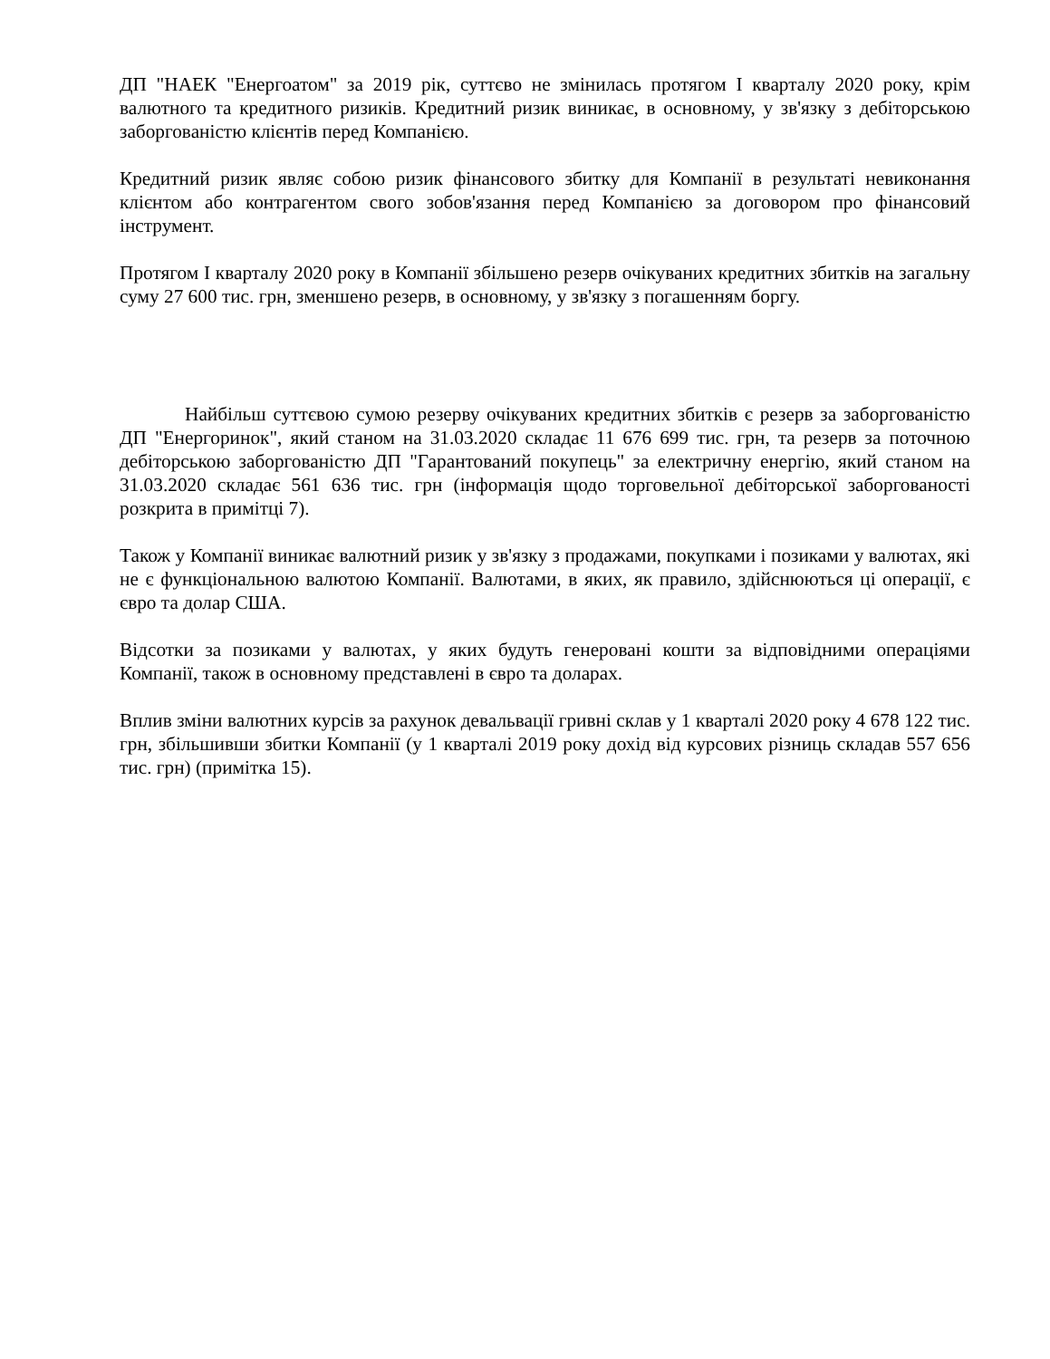ДП "НАЕК "Енергоатом" за 2019 рік, суттєво не змінилась протягом I кварталу 2020 року, крім валютного та кредитного ризиків. Кредитний ризик виникає, в основному, у зв'язку з дебіторською заборгованістю клієнтів перед Компанією.
Кредитний ризик являє собою ризик фінансового збитку для Компанії в результаті невиконання клієнтом або контрагентом свого зобов'язання перед Компанією за договором про фінансовий інструмент.
Протягом I кварталу 2020 року в Компанії збільшено резерв очікуваних кредитних збитків на загальну суму 27 600 тис. грн, зменшено резерв, в основному, у зв'язку з погашенням боргу.
Найбільш суттєвою сумою резерву очікуваних кредитних збитків є резерв за заборгованістю ДП "Енергоринок", який станом на 31.03.2020 складає 11 676 699 тис. грн, та резерв за поточною дебіторською заборгованістю ДП "Гарантований покупець" за електричну енергію, який станом на 31.03.2020 складає 561 636 тис. грн (інформація щодо торговельної дебіторської заборгованості розкрита в примітці 7).
Також у Компанії виникає валютний ризик у зв'язку з продажами, покупками і позиками у валютах, які не є функціональною валютою Компанії. Валютами, в яких, як правило, здійснюються ці операції, є євро та долар США.
Відсотки за позиками у валютах, у яких будуть генеровані кошти за відповідними операціями Компанії, також в основному представлені в євро та доларах.
Вплив зміни валютних курсів за рахунок девальвації гривні склав у 1 кварталі 2020 року 4 678 122 тис. грн, збільшивши збитки Компанії (у 1 кварталі 2019 року дохід від курсових різниць складав 557 656 тис. грн) (примітка 15).